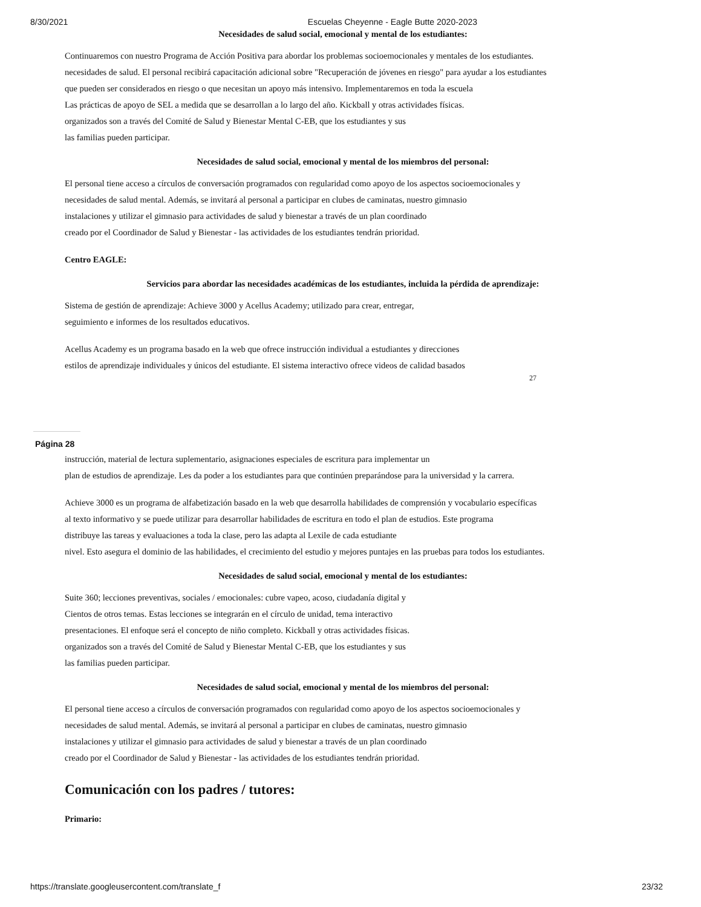8/30/2021 Escuelas Cheyenne - Eagle Butte 2020-2023
Necesidades de salud social, emocional y mental de los estudiantes:
Continuaremos con nuestro Programa de Acción Positiva para abordar los problemas socioemocionales y mentales de los estudiantes.
necesidades de salud. El personal recibirá capacitación adicional sobre "Recuperación de jóvenes en riesgo" para ayudar a los estudiantes
que pueden ser considerados en riesgo o que necesitan un apoyo más intensivo. Implementaremos en toda la escuela
Las prácticas de apoyo de SEL a medida que se desarrollan a lo largo del año. Kickball y otras actividades físicas.
organizados son a través del Comité de Salud y Bienestar Mental C-EB, que los estudiantes y sus
las familias pueden participar.
Necesidades de salud social, emocional y mental de los miembros del personal:
El personal tiene acceso a círculos de conversación programados con regularidad como apoyo de los aspectos socioemocionales y
necesidades de salud mental. Además, se invitará al personal a participar en clubes de caminatas, nuestro gimnasio
instalaciones y utilizar el gimnasio para actividades de salud y bienestar a través de un plan coordinado
creado por el Coordinador de Salud y Bienestar - las actividades de los estudiantes tendrán prioridad.
Centro EAGLE:
Servicios para abordar las necesidades académicas de los estudiantes, incluida la pérdida de aprendizaje:
Sistema de gestión de aprendizaje: Achieve 3000 y Acellus Academy; utilizado para crear, entregar,
seguimiento e informes de los resultados educativos.
Acellus Academy es un programa basado en la web que ofrece instrucción individual a estudiantes y direcciones
estilos de aprendizaje individuales y únicos del estudiante. El sistema interactivo ofrece videos de calidad basados
27
Página 28
instrucción, material de lectura suplementario, asignaciones especiales de escritura para implementar un
plan de estudios de aprendizaje. Les da poder a los estudiantes para que continúen preparándose para la universidad y la carrera.
Achieve 3000 es un programa de alfabetización basado en la web que desarrolla habilidades de comprensión y vocabulario específicas
al texto informativo y se puede utilizar para desarrollar habilidades de escritura en todo el plan de estudios. Este programa
distribuye las tareas y evaluaciones a toda la clase, pero las adapta al Lexile de cada estudiante
nivel. Esto asegura el dominio de las habilidades, el crecimiento del estudio y mejores puntajes en las pruebas para todos los estudiantes.
Necesidades de salud social, emocional y mental de los estudiantes:
Suite 360; lecciones preventivas, sociales / emocionales: cubre vapeo, acoso, ciudadanía digital y
Cientos de otros temas. Estas lecciones se integrarán en el círculo de unidad, tema interactivo
presentaciones. El enfoque será el concepto de niño completo. Kickball y otras actividades físicas.
organizados son a través del Comité de Salud y Bienestar Mental C-EB, que los estudiantes y sus
las familias pueden participar.
Necesidades de salud social, emocional y mental de los miembros del personal:
El personal tiene acceso a círculos de conversación programados con regularidad como apoyo de los aspectos socioemocionales y
necesidades de salud mental. Además, se invitará al personal a participar en clubes de caminatas, nuestro gimnasio
instalaciones y utilizar el gimnasio para actividades de salud y bienestar a través de un plan coordinado
creado por el Coordinador de Salud y Bienestar - las actividades de los estudiantes tendrán prioridad.
Comunicación con los padres / tutores:
Primario:
https://translate.googleusercontent.com/translate_f 23/32